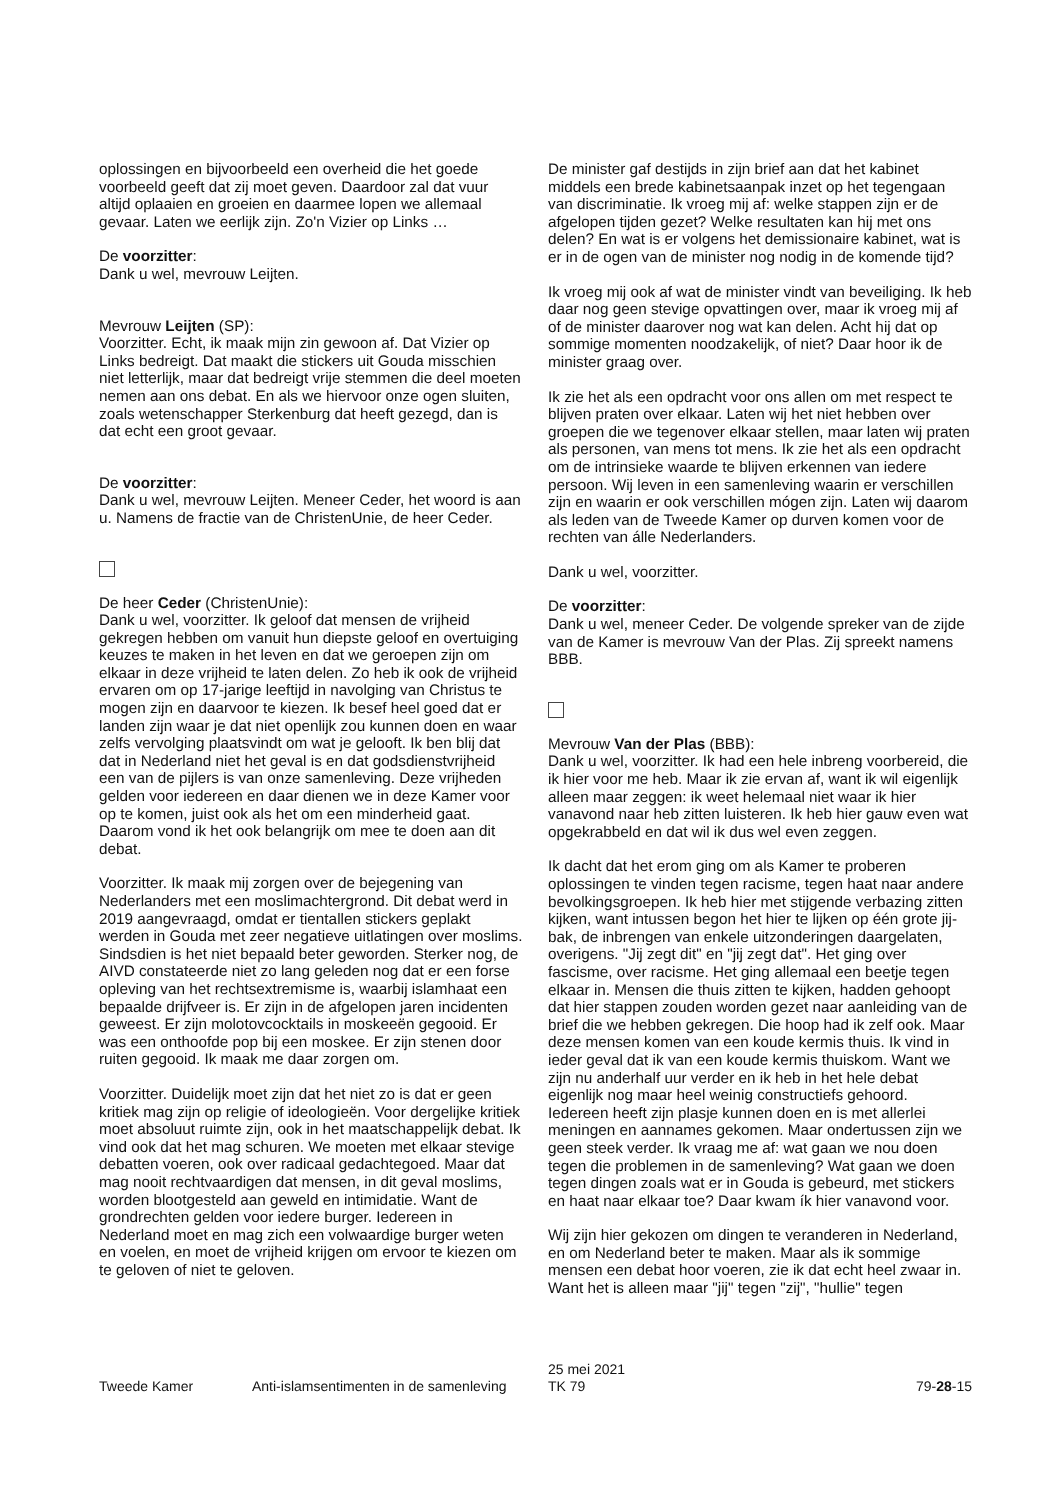oplossingen en bijvoorbeeld een overheid die het goede voorbeeld geeft dat zij moet geven. Daardoor zal dat vuur altijd oplaaien en groeien en daarmee lopen we allemaal gevaar. Laten we eerlijk zijn. Zo'n Vizier op Links …
De voorzitter:
Dank u wel, mevrouw Leijten.
Mevrouw Leijten (SP):
Voorzitter. Echt, ik maak mijn zin gewoon af. Dat Vizier op Links bedreigt. Dat maakt die stickers uit Gouda misschien niet letterlijk, maar dat bedreigt vrije stemmen die deel moeten nemen aan ons debat. En als we hiervoor onze ogen sluiten, zoals wetenschapper Sterkenburg dat heeft gezegd, dan is dat echt een groot gevaar.
De voorzitter:
Dank u wel, mevrouw Leijten. Meneer Ceder, het woord is aan u. Namens de fractie van de ChristenUnie, de heer Ceder.
De heer Ceder (ChristenUnie):
Dank u wel, voorzitter. Ik geloof dat mensen de vrijheid gekregen hebben om vanuit hun diepste geloof en overtuiging keuzes te maken in het leven en dat we geroepen zijn om elkaar in deze vrijheid te laten delen. Zo heb ik ook de vrijheid ervaren om op 17-jarige leeftijd in navolging van Christus te mogen zijn en daarvoor te kiezen. Ik besef heel goed dat er landen zijn waar je dat niet openlijk zou kunnen doen en waar zelfs vervolging plaatsvindt om wat je gelooft. Ik ben blij dat dat in Nederland niet het geval is en dat godsdienstvrijheid een van de pijlers is van onze samenleving. Deze vrijheden gelden voor iedereen en daar dienen we in deze Kamer voor op te komen, juist ook als het om een minderheid gaat. Daarom vond ik het ook belangrijk om mee te doen aan dit debat.
Voorzitter. Ik maak mij zorgen over de bejegening van Nederlanders met een moslimachtergrond. Dit debat werd in 2019 aangevraagd, omdat er tientallen stickers geplakt werden in Gouda met zeer negatieve uitlatingen over moslims. Sindsdien is het niet bepaald beter geworden. Sterker nog, de AIVD constateerde niet zo lang geleden nog dat er een forse opleving van het rechtsextremisme is, waarbij islamhaat een bepaalde drijfveer is. Er zijn in de afgelopen jaren incidenten geweest. Er zijn molotovcocktails in moskeeën gegooid. Er was een onthoofde pop bij een moskee. Er zijn stenen door ruiten gegooid. Ik maak me daar zorgen om.
Voorzitter. Duidelijk moet zijn dat het niet zo is dat er geen kritiek mag zijn op religie of ideologieën. Voor dergelijke kritiek moet absoluut ruimte zijn, ook in het maatschappelijk debat. Ik vind ook dat het mag schuren. We moeten met elkaar stevige debatten voeren, ook over radicaal gedachtegoed. Maar dat mag nooit rechtvaardigen dat mensen, in dit geval moslims, worden blootgesteld aan geweld en intimidatie. Want de grondrechten gelden voor iedere burger. Iedereen in Nederland moet en mag zich een volwaardige burger weten en voelen, en moet de vrijheid krijgen om ervoor te kiezen om te geloven of niet te geloven.
De minister gaf destijds in zijn brief aan dat het kabinet middels een brede kabinetsaanpak inzet op het tegengaan van discriminatie. Ik vroeg mij af: welke stappen zijn er de afgelopen tijden gezet? Welke resultaten kan hij met ons delen? En wat is er volgens het demissionaire kabinet, wat is er in de ogen van de minister nog nodig in de komende tijd?
Ik vroeg mij ook af wat de minister vindt van beveiliging. Ik heb daar nog geen stevige opvattingen over, maar ik vroeg mij af of de minister daarover nog wat kan delen. Acht hij dat op sommige momenten noodzakelijk, of niet? Daar hoor ik de minister graag over.
Ik zie het als een opdracht voor ons allen om met respect te blijven praten over elkaar. Laten wij het niet hebben over groepen die we tegenover elkaar stellen, maar laten wij praten als personen, van mens tot mens. Ik zie het als een opdracht om de intrinsieke waarde te blijven erkennen van iedere persoon. Wij leven in een samenleving waarin er verschillen zijn en waarin er ook verschillen mógen zijn. Laten wij daarom als leden van de Tweede Kamer op durven komen voor de rechten van álle Nederlanders.
Dank u wel, voorzitter.
De voorzitter:
Dank u wel, meneer Ceder. De volgende spreker van de zijde van de Kamer is mevrouw Van der Plas. Zij spreekt namens BBB.
Mevrouw Van der Plas (BBB):
Dank u wel, voorzitter. Ik had een hele inbreng voorbereid, die ik hier voor me heb. Maar ik zie ervan af, want ik wil eigenlijk alleen maar zeggen: ik weet helemaal niet waar ik hier vanavond naar heb zitten luisteren. Ik heb hier gauw even wat opgekrabbeld en dat wil ik dus wel even zeggen.
Ik dacht dat het erom ging om als Kamer te proberen oplossingen te vinden tegen racisme, tegen haat naar andere bevolkingsgroepen. Ik heb hier met stijgende verbazing zitten kijken, want intussen begon het hier te lijken op één grote jij-bak, de inbrengen van enkele uitzonderingen daargelaten, overigens. "Jij zegt dit" en "jij zegt dat". Het ging over fascisme, over racisme. Het ging allemaal een beetje tegen elkaar in. Mensen die thuis zitten te kijken, hadden gehoopt dat hier stappen zouden worden gezet naar aanleiding van de brief die we hebben gekregen. Die hoop had ik zelf ook. Maar deze mensen komen van een koude kermis thuis. Ik vind in ieder geval dat ik van een koude kermis thuiskom. Want we zijn nu anderhalf uur verder en ik heb in het hele debat eigenlijk nog maar heel weinig constructiefs gehoord. Iedereen heeft zijn plasje kunnen doen en is met allerlei meningen en aannames gekomen. Maar ondertussen zijn we geen steek verder. Ik vraag me af: wat gaan we nou doen tegen die problemen in de samenleving? Wat gaan we doen tegen dingen zoals wat er in Gouda is gebeurd, met stickers en haat naar elkaar toe? Daar kwam ík hier vanavond voor.
Wij zijn hier gekozen om dingen te veranderen in Nederland, en om Nederland beter te maken. Maar als ik sommige mensen een debat hoor voeren, zie ik dat echt heel zwaar in. Want het is alleen maar "jij" tegen "zij", "hullie" tegen
Tweede Kamer Anti-islamsentimenten in de samenleving
25 mei 2021
TK 79
79-28-15